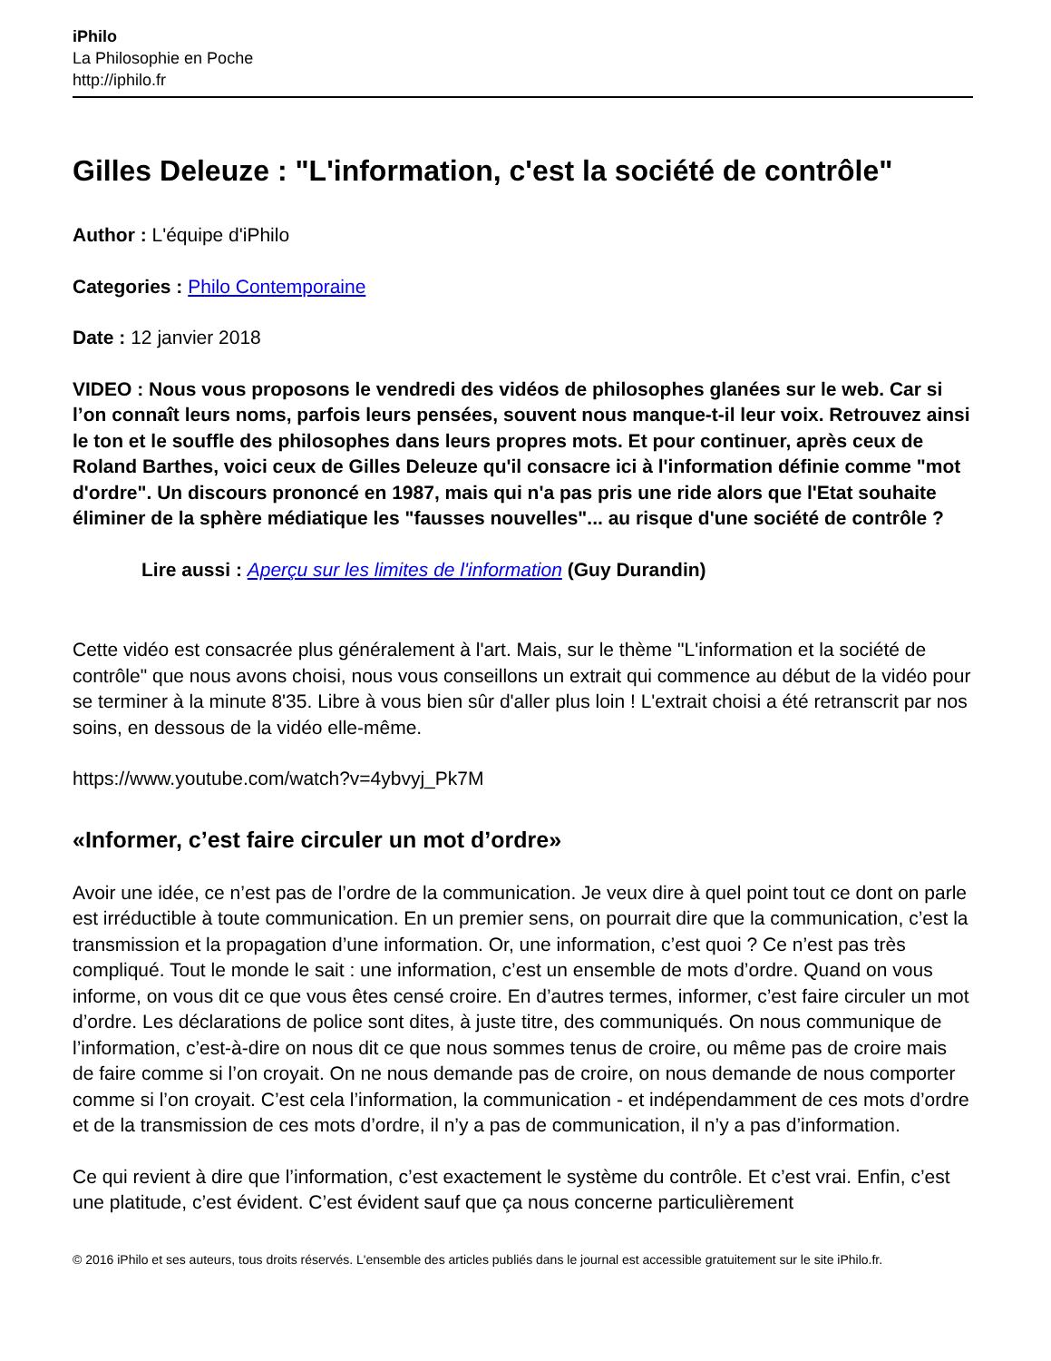iPhilo
La Philosophie en Poche
http://iphilo.fr
Gilles Deleuze : "L'information, c'est la société de contrôle"
Author : L'équipe d'iPhilo
Categories : Philo Contemporaine
Date : 12 janvier 2018
VIDEO : Nous vous proposons le vendredi des vidéos de philosophes glanées sur le web. Car si l’on connaît leurs noms, parfois leurs pensées, souvent nous manque-t-il leur voix. Retrouvez ainsi le ton et le souffle des philosophes dans leurs propres mots. Et pour continuer, après ceux de Roland Barthes, voici ceux de Gilles Deleuze qu'il consacre ici à l'information définie comme "mot d'ordre". Un discours prononcé en 1987, mais qui n'a pas pris une ride alors que l'Etat souhaite éliminer de la sphère médiatique les "fausses nouvelles"... au risque d'une société de contrôle ?
Lire aussi : Aperçu sur les limites de l'information (Guy Durandin)
Cette vidéo est consacrée plus généralement à l'art. Mais, sur le thème "L'information et la société de contrôle" que nous avons choisi, nous vous conseillons un extrait qui commence au début de la vidéo pour se terminer à la minute 8'35. Libre à vous bien sûr d'aller plus loin ! L'extrait choisi a été retranscrit par nos soins, en dessous de la vidéo elle-même.
https://www.youtube.com/watch?v=4ybvyj_Pk7M
«Informer, c’est faire circuler un mot d’ordre»
Avoir une idée, ce n’est pas de l’ordre de la communication. Je veux dire à quel point tout ce dont on parle est irréductible à toute communication. En un premier sens, on pourrait dire que la communication, c’est la transmission et la propagation d’une information. Or, une information, c’est quoi ? Ce n’est pas très compliqué. Tout le monde le sait : une information, c’est un ensemble de mots d’ordre. Quand on vous informe, on vous dit ce que vous êtes censé croire. En d’autres termes, informer, c’est faire circuler un mot d’ordre. Les déclarations de police sont dites, à juste titre, des communiqués. On nous communique de l’information, c’est-à-dire on nous dit ce que nous sommes tenus de croire, ou même pas de croire mais de faire comme si l’on croyait. On ne nous demande pas de croire, on nous demande de nous comporter comme si l’on croyait. C’est cela l’information, la communication - et indépendamment de ces mots d’ordre et de la transmission de ces mots d’ordre, il n’y a pas de communication, il n’y a pas d’information.
Ce qui revient à dire que l’information, c’est exactement le système du contrôle. Et c’est vrai. Enfin, c’est une platitude, c’est évident. C’est évident sauf que ça nous concerne particulièrement
© 2016 iPhilo et ses auteurs, tous droits réservés. L'ensemble des articles publiés dans le journal est accessible gratuitement sur le site iPhilo.fr.